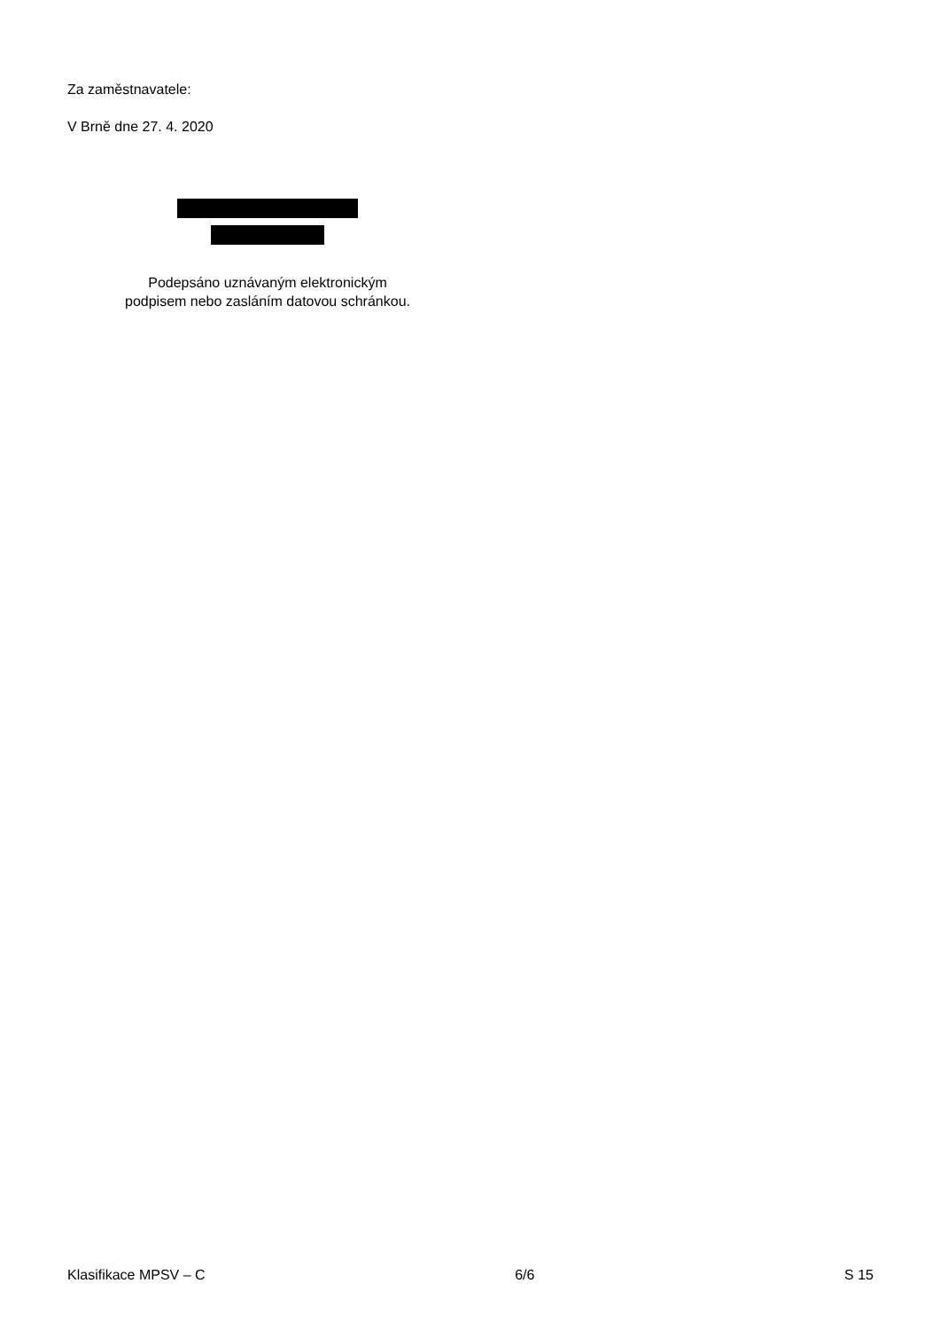Za zaměstnavatele:
V Brně dne 27. 4. 2020
Podepsáno uznávaným elektronickým
podpisem nebo zasláním datovou schránkou.
Klasifikace MPSV – C 6/6 S 15